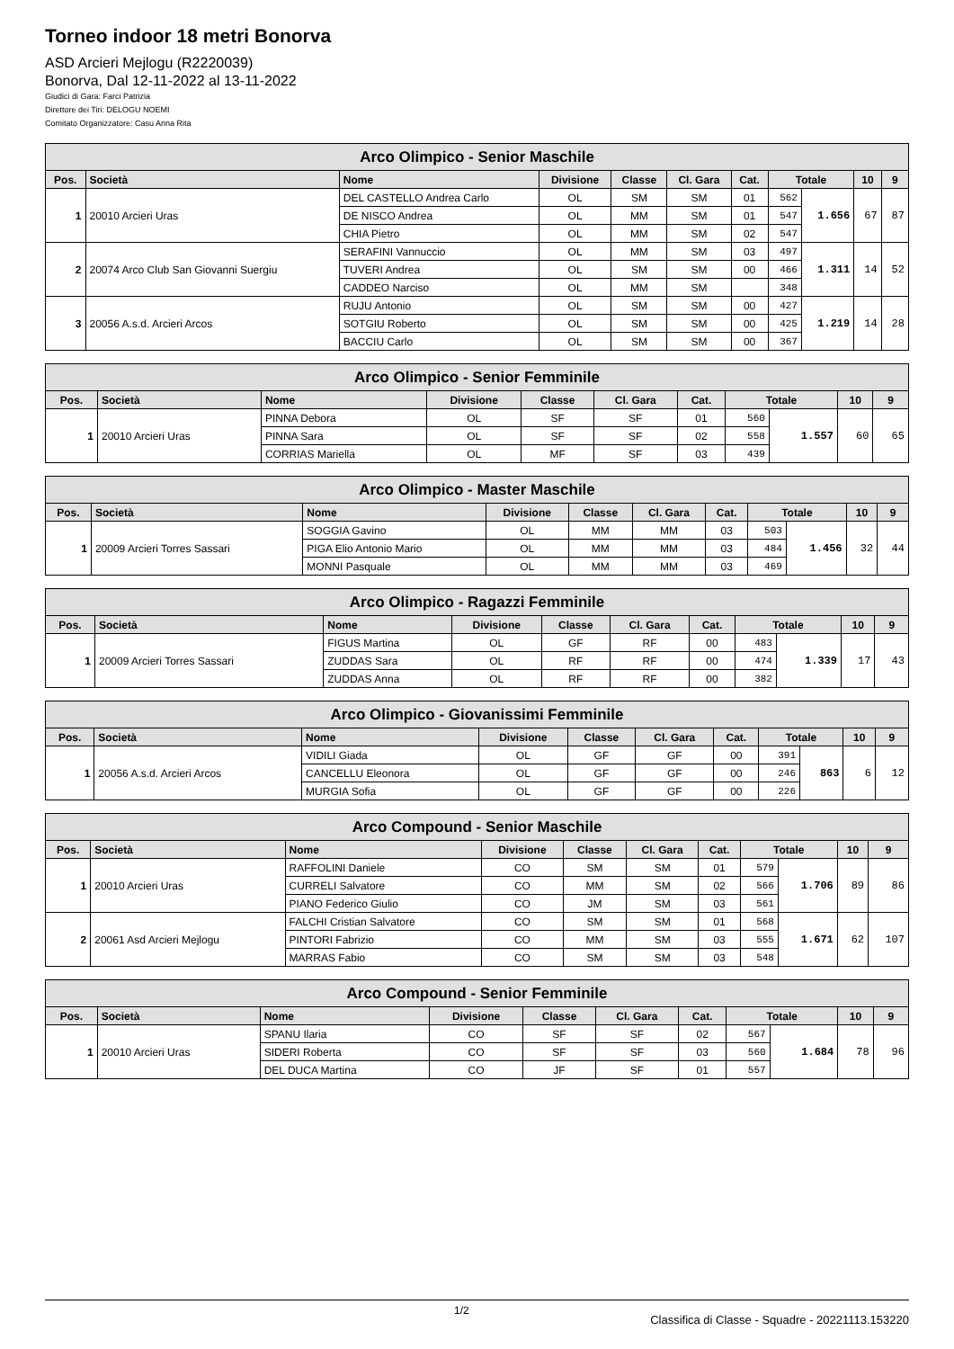Torneo indoor 18 metri Bonorva
ASD Arcieri Mejlogu (R2220039)
Bonorva, Dal 12-11-2022 al 13-11-2022
Giudici di Gara: Farci Patrizia
Direttore dei Tiri: DELOGU NOEMI
Comitato Organizzatore: Casu Anna Rita
| Arco Olimpico - Senior Maschile | | | | | | | | | | |
| --- | --- | --- | --- | --- | --- | --- | --- | --- | --- | --- |
| Pos. | Società | Nome | Divisione | Classe | Cl. Gara | Cat. | Totale | | 10 | 9 |
| 1 | 20010 Arcieri Uras | DEL CASTELLO Andrea Carlo | OL | SM | SM | 01 | 562 | 1.656 | 67 | 87 |
| | | DE NISCO Andrea | OL | MM | SM | 01 | 547 | | | |
| | | CHIA Pietro | OL | MM | SM | 02 | 547 | | | |
| 2 | 20074 Arco Club San Giovanni Suergiu | SERAFINI Vannuccio | OL | MM | SM | 03 | 497 | 1.311 | 14 | 52 |
| | | TUVERI Andrea | OL | SM | SM | 00 | 466 | | | |
| | | CADDEO Narciso | OL | MM | SM | | 348 | | | |
| 3 | 20056 A.s.d. Arcieri Arcos | RUJU Antonio | OL | SM | SM | 00 | 427 | 1.219 | 14 | 28 |
| | | SOTGIU Roberto | OL | SM | SM | 00 | 425 | | | |
| | | BACCIU Carlo | OL | SM | SM | 00 | 367 | | | |
| Arco Olimpico - Senior Femminile | | | | | | | | | | |
| --- | --- | --- | --- | --- | --- | --- | --- | --- | --- | --- |
| Pos. | Società | Nome | Divisione | Classe | Cl. Gara | Cat. | Totale | | 10 | 9 |
| 1 | 20010 Arcieri Uras | PINNA Debora | OL | SF | SF | 01 | 560 | 1.557 | 60 | 65 |
| | | PINNA Sara | OL | SF | SF | 02 | 558 | | | |
| | | CORRIAS Mariella | OL | MF | SF | 03 | 439 | | | |
| Arco Olimpico - Master Maschile | | | | | | | | | | |
| --- | --- | --- | --- | --- | --- | --- | --- | --- | --- | --- |
| Pos. | Società | Nome | Divisione | Classe | Cl. Gara | Cat. | Totale | | 10 | 9 |
| 1 | 20009 Arcieri Torres Sassari | SOGGIA Gavino | OL | MM | MM | 03 | 503 | 1.456 | 32 | 44 |
| | | PIGA Elio Antonio Mario | OL | MM | MM | 03 | 484 | | | |
| | | MONNI Pasquale | OL | MM | MM | 03 | 469 | | | |
| Arco Olimpico - Ragazzi Femminile | | | | | | | | | | |
| --- | --- | --- | --- | --- | --- | --- | --- | --- | --- | --- |
| Pos. | Società | Nome | Divisione | Classe | Cl. Gara | Cat. | Totale | | 10 | 9 |
| 1 | 20009 Arcieri Torres Sassari | FIGUS Martina | OL | GF | RF | 00 | 483 | 1.339 | 17 | 43 |
| | | ZUDDAS Sara | OL | RF | RF | 00 | 474 | | | |
| | | ZUDDAS Anna | OL | RF | RF | 00 | 382 | | | |
| Arco Olimpico - Giovanissimi Femminile | | | | | | | | | | |
| --- | --- | --- | --- | --- | --- | --- | --- | --- | --- | --- |
| Pos. | Società | Nome | Divisione | Classe | Cl. Gara | Cat. | Totale | | 10 | 9 |
| 1 | 20056 A.s.d. Arcieri Arcos | VIDILI Giada | OL | GF | GF | 00 | 391 | 863 | 6 | 12 |
| | | CANCELLU Eleonora | OL | GF | GF | 00 | 246 | | | |
| | | MURGIA Sofia | OL | GF | GF | 00 | 226 | | | |
| Arco Compound - Senior Maschile | | | | | | | | | | |
| --- | --- | --- | --- | --- | --- | --- | --- | --- | --- | --- |
| Pos. | Società | Nome | Divisione | Classe | Cl. Gara | Cat. | Totale | | 10 | 9 |
| 1 | 20010 Arcieri Uras | RAFFOLINI Daniele | CO | SM | SM | 01 | 579 | 1.706 | 89 | 86 |
| | | CURRELI Salvatore | CO | MM | SM | 02 | 566 | | | |
| | | PIANO Federico Giulio | CO | JM | SM | 03 | 561 | | | |
| 2 | 20061 Asd Arcieri Mejlogu | FALCHI Cristian Salvatore | CO | SM | SM | 01 | 568 | 1.671 | 62 | 107 |
| | | PINTORI Fabrizio | CO | MM | SM | 03 | 555 | | | |
| | | MARRAS Fabio | CO | SM | SM | 03 | 548 | | | |
| Arco Compound - Senior Femminile | | | | | | | | | | |
| --- | --- | --- | --- | --- | --- | --- | --- | --- | --- | --- |
| Pos. | Società | Nome | Divisione | Classe | Cl. Gara | Cat. | Totale | | 10 | 9 |
| 1 | 20010 Arcieri Uras | SPANU Ilaria | CO | SF | SF | 02 | 567 | 1.684 | 78 | 96 |
| | | SIDERI Roberta | CO | SF | SF | 03 | 560 | | | |
| | | DEL DUCA Martina | CO | JF | SF | 01 | 557 | | | |
1/2 Classifica di Classe - Squadre - 20221113.153220